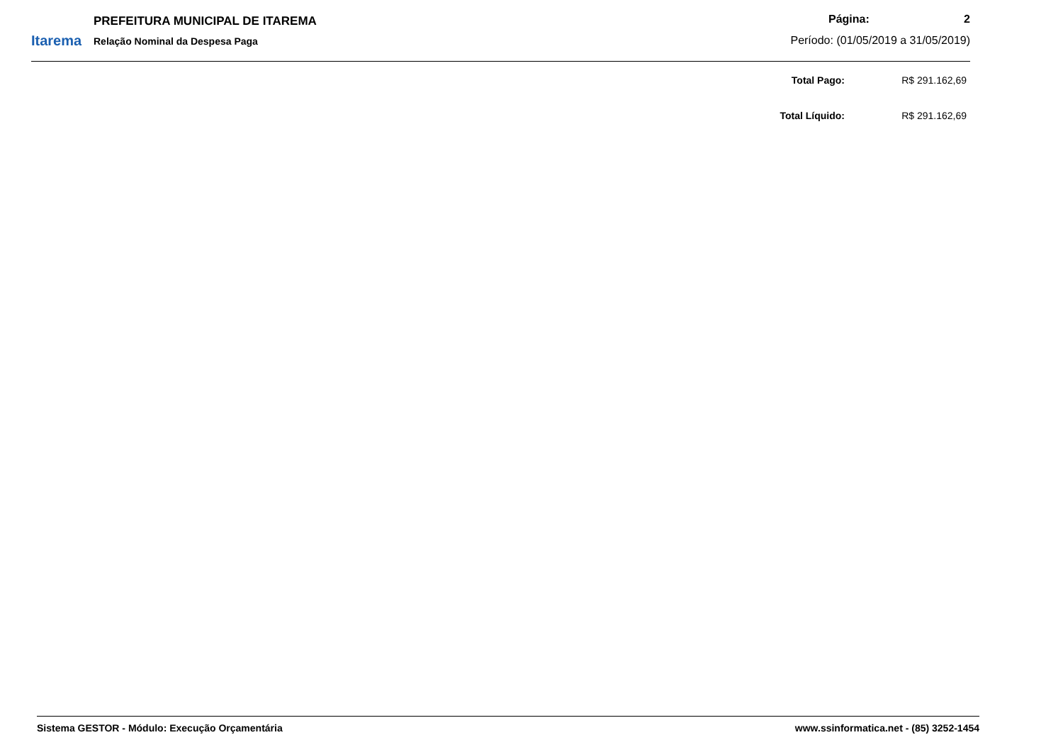Itarema
PREFEITURA MUNICIPAL DE ITAREMA
Relação Nominal da Despesa Paga
Página: 2
Período: (01/05/2019 a 31/05/2019)
| Total Pago: | R$ 291.162,69 |
| Total Líquido: | R$ 291.162,69 |
Sistema GESTOR - Módulo: Execução Orçamentária www.ssinformatica.net - (85) 3252-1454